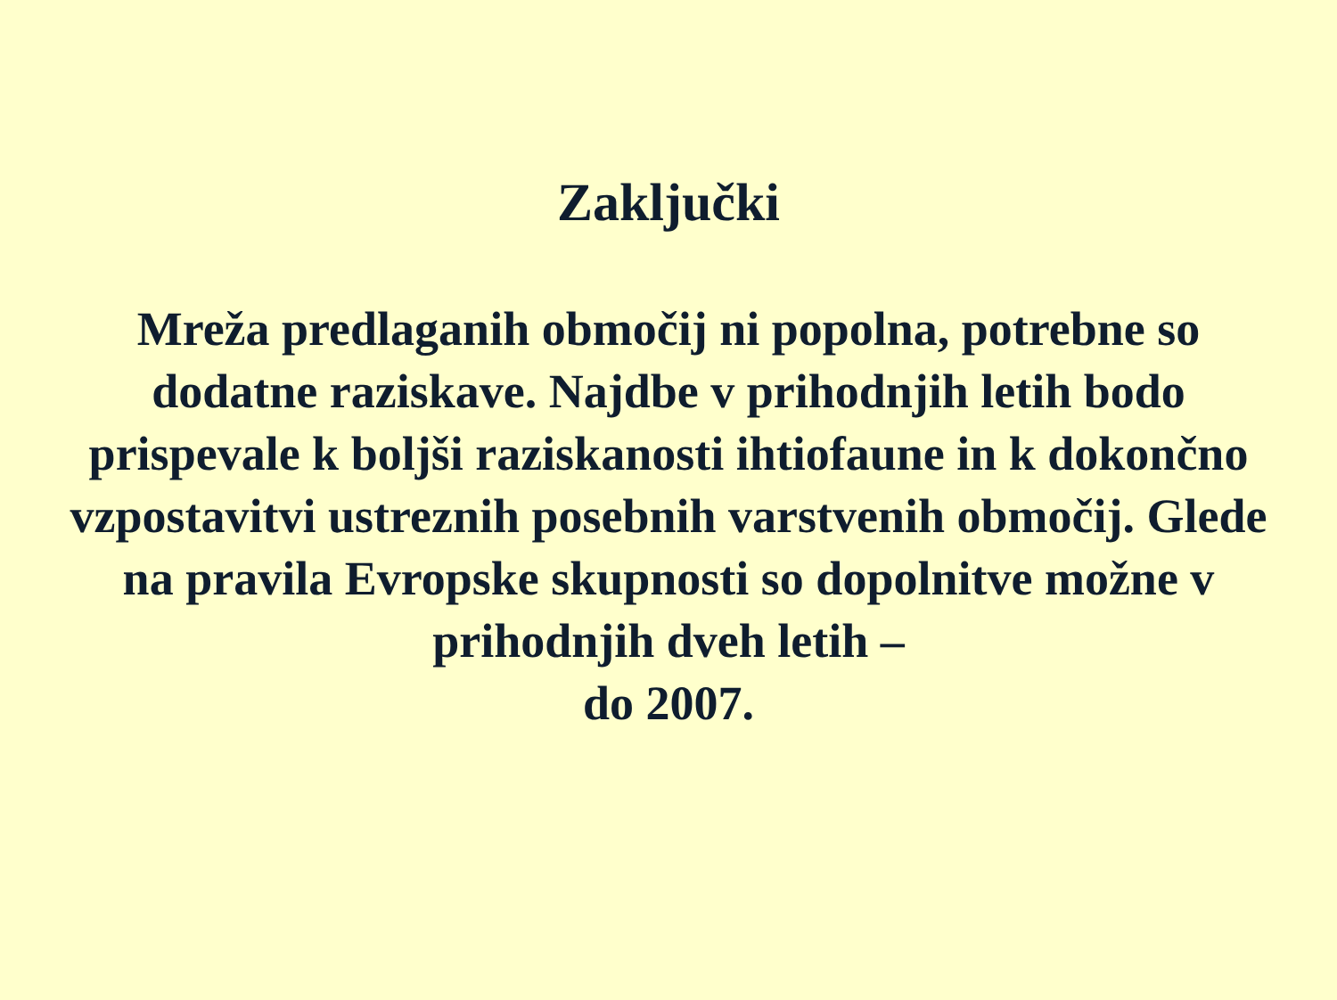Zaključki
Mreža predlaganih območij ni popolna, potrebne so dodatne raziskave. Najdbe v prihodnjih letih bodo prispevale k boljši raziskanosti ihtiofaune in k dokončno vzpostavitvi ustreznih posebnih varstvenih območij. Glede na pravila Evropske skupnosti so dopolnitve možne v prihodnjih dveh letih –
do 2007.